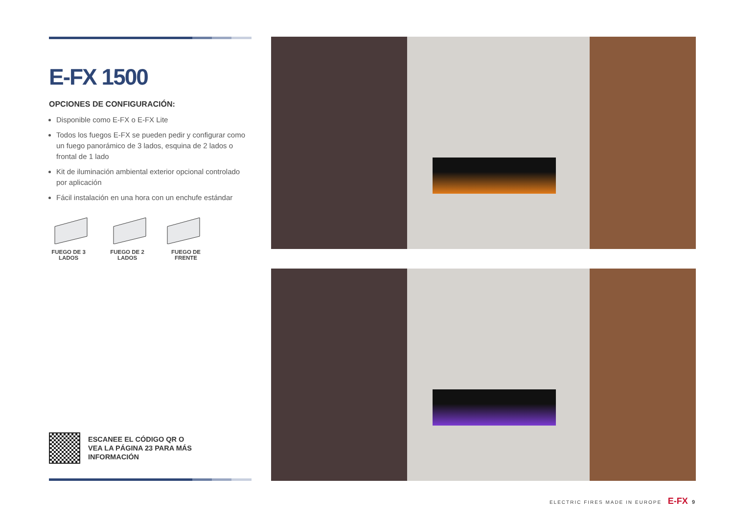E-FX 1500
OPCIONES DE CONFIGURACIÓN:
Disponible como E-FX o E-FX Lite
Todos los fuegos E-FX se pueden pedir y configurar como un fuego panorámico de 3 lados, esquina de 2 lados o frontal de 1 lado
Kit de iluminación ambiental exterior opcional controlado por aplicación
Fácil instalación en una hora con un enchufe estándar
FUEGO DE 3 LADOS
FUEGO DE 2 LADOS
FUEGO DE FRENTE
ESCANEE EL CÓDIGO QR O
VEA LA PÁGINA 23 PARA MÁS
INFORMACIÓN
ELECTRIC FIRES MADE IN EUROPE E-FX 9